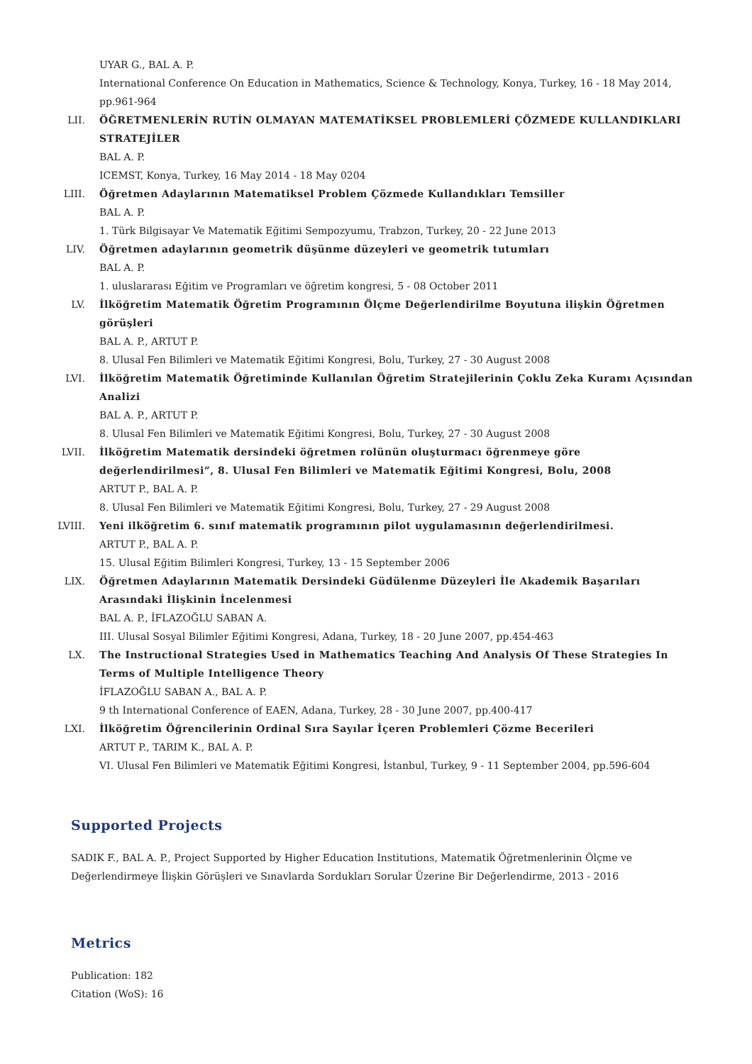UYAR G., BAL A. P.
International Conference On Education in Mathematics, Science & Technology, Konya, Turkey, 16 - 18 May 2014, pp.961-964
LII. ÖĞRETMENLERİN RUTİN OLMAYAN MATEMATİKSEL PROBLEMLERİ ÇÖZMEDE KULLANDIKLARI STRATEJİLER
BAL A. P.
ICEMST, Konya, Turkey, 16 May 2014 - 18 May 0204
LIII.
Öğretmen Adaylarının Matematiksel Problem Çözmede Kullandıkları Temsiller
BAL A. P.
1. Türk Bilgisayar Ve Matematik Eğitimi Sempozyumu, Trabzon, Turkey, 20 - 22 June 2013
LIV. Öğretmen adaylarının geometrik düşünme düzeyleri ve geometrik tutumları
BAL A. P.
1. uluslararası Eğitim ve Programları ve öğretim kongresi, 5 - 08 October 2011
LV. İlköğretim Matematik Öğretim Programının Ölçme Değerlendirilme Boyutuna ilişkin Öğretmen görüşleri
BAL A. P., ARTUT P.
8. Ulusal Fen Bilimleri ve Matematik Eğitimi Kongresi, Bolu, Turkey, 27 - 30 August 2008
LVI. İlköğretim Matematik Öğretiminde Kullanılan Öğretim Stratejilerinin Çoklu Zeka Kuramı Açısından Analizi
BAL A. P., ARTUT P.
8. Ulusal Fen Bilimleri ve Matematik Eğitimi Kongresi, Bolu, Turkey, 27 - 30 August 2008
LVII.
İlköğretim Matematik dersindeki öğretmen rolünün oluşturmacı öğrenmeye göre değerlendirilmesi”, 8. Ulusal Fen Bilimleri ve Matematik Eğitimi Kongresi, Bolu, 2008
ARTUT P., BAL A. P.
8. Ulusal Fen Bilimleri ve Matematik Eğitimi Kongresi, Bolu, Turkey, 27 - 29 August 2008
LVIII.
Yeni ilköğretim 6. sınıf matematik programının pilot uygulamasının değerlendirilmesi.
ARTUT P., BAL A. P.
15. Ulusal Eğitim Bilimleri Kongresi, Turkey, 13 - 15 September 2006
LIX. Öğretmen Adaylarının Matematik Dersindeki Güdülenme Düzeyleri İle Akademik Başarıları Arasındaki İlişkinin İncelenmesi
BAL A. P., İFLAZOĞLU SABAN A.
III. Ulusal Sosyal Bilimler Eğitimi Kongresi, Adana, Turkey, 18 - 20 June 2007, pp.454-463
LX. The Instructional Strategies Used in Mathematics Teaching And Analysis Of These Strategies In Terms of Multiple Intelligence Theory
İFLAZOĞLU SABAN A., BAL A. P.
9 th International Conference of EAEN, Adana, Turkey, 28 - 30 June 2007, pp.400-417
LXI. İlköğretim Öğrencilerinin Ordinal Sıra Sayılar İçeren Problemleri Çözme Becerileri
ARTUT P., TARIM K., BAL A. P.
VI. Ulusal Fen Bilimleri ve Matematik Eğitimi Kongresi, İstanbul, Turkey, 9 - 11 September 2004, pp.596-604
Supported Projects
SADIK F., BAL A. P., Project Supported by Higher Education Institutions, Matematik Öğretmenlerinin Ölçme ve Değerlendirmeye İlişkin Görüşleri ve Sınavlarda Sordukları Sorular Üzerine Bir Değerlendirme, 2013 - 2016
Metrics
Publication: 182
Citation (WoS): 16